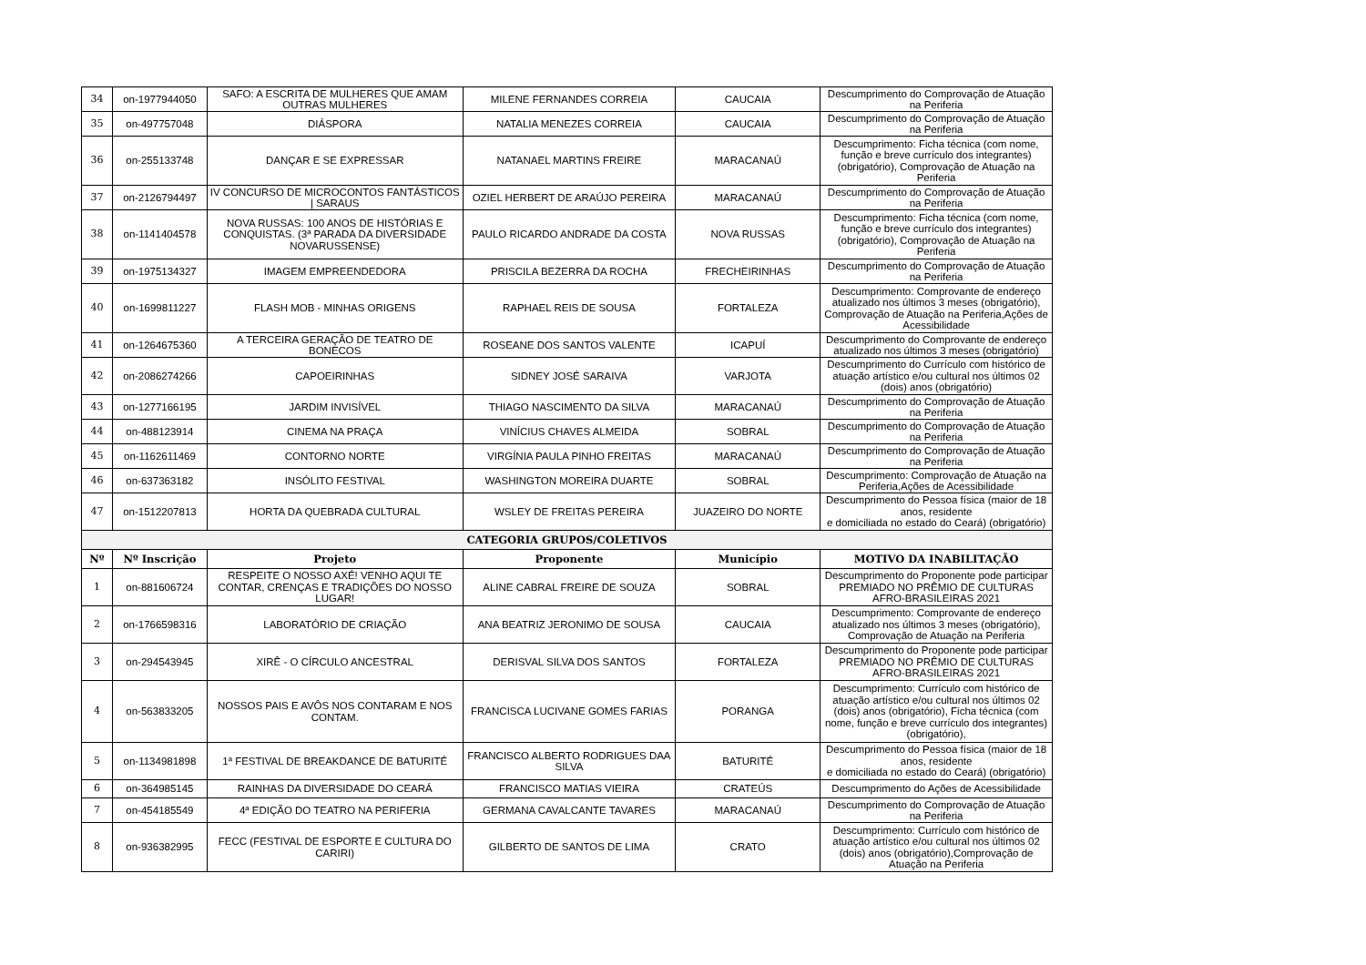| 34 | on-1977944050 | SAFO: A ESCRITA DE MULHERES QUE AMAM OUTRAS MULHERES | MILENE FERNANDES CORREIA | CAUCAIA | Descumprimento do Comprovação de Atuação na Periferia |
| 35 | on-497757048 | DIÁSPORA | NATALIA MENEZES CORREIA | CAUCAIA | Descumprimento do Comprovação de Atuação na Periferia |
| 36 | on-255133748 | DANÇAR E SE EXPRESSAR | NATANAEL MARTINS FREIRE | MARACANAÚ | Descumprimento: Ficha técnica (com nome, função e breve currículo dos integrantes) (obrigatório), Comprovação de Atuação na Periferia |
| 37 | on-2126794497 | IV CONCURSO DE MICROCONTOS FANTÁSTICOS / SARAUS | OZIEL HERBERT DE ARAÚJO PEREIRA | MARACANAÚ | Descumprimento do Comprovação de Atuação na Periferia |
| 38 | on-1141404578 | NOVA RUSSAS: 100 ANOS DE HISTÓRIAS E CONQUISTAS. (3ª PARADA DA DIVERSIDADE NOVARUSSENSE) | PAULO RICARDO ANDRADE DA COSTA | NOVA RUSSAS | Descumprimento: Ficha técnica (com nome, função e breve currículo dos integrantes) (obrigatório), Comprovação de Atuação na Periferia |
| 39 | on-1975134327 | IMAGEM EMPREENDEDORA | PRISCILA BEZERRA DA ROCHA | FRECHEIRINHAS | Descumprimento do Comprovação de Atuação na Periferia |
| 40 | on-1699811227 | FLASH MOB - MINHAS ORIGENS | RAPHAEL REIS DE SOUSA | FORTALEZA | Descumprimento: Comprovante de endereço atualizado nos últimos 3 meses (obrigatório), Comprovação de Atuação na Periferia,Ações de Acessibilidade |
| 41 | on-1264675360 | A TERCEIRA GERAÇÃO DE TEATRO DE BONECOS | ROSEANE DOS SANTOS VALENTE | ICAPUÍ | Descumprimento do Comprovante de endereço atualizado nos últimos 3 meses (obrigatório) |
| 42 | on-2086274266 | CAPOEIRINHAS | SIDNEY JOSÉ SARAIVA | VARJOTA | Descumprimento do Currículo com histórico de atuação artístico e/ou cultural nos últimos 02 (dois) anos (obrigatório) |
| 43 | on-1277166195 | JARDIM INVISÍVEL | THIAGO NASCIMENTO DA SILVA | MARACANAÚ | Descumprimento do Comprovação de Atuação na Periferia |
| 44 | on-488123914 | CINEMA NA PRAÇA | VINÍCIUS CHAVES ALMEIDA | SOBRAL | Descumprimento do Comprovação de Atuação na Periferia |
| 45 | on-1162611469 | CONTORNO NORTE | VIRGÍNIA PAULA PINHO FREITAS | MARACANAÚ | Descumprimento do Comprovação de Atuação na Periferia |
| 46 | on-637363182 | INSÓLITO FESTIVAL | WASHINGTON MOREIRA DUARTE | SOBRAL | Descumprimento: Comprovação de Atuação na Periferia,Ações de Acessibilidade |
| 47 | on-1512207813 | HORTA DA QUEBRADA CULTURAL | WSLEY DE FREITAS PEREIRA | JUAZEIRO DO NORTE | Descumprimento do Pessoa física (maior de 18 anos, residente e domiciliada no estado do Ceará) (obrigatório) |
| CATEGORIA GRUPOS/COLETIVOS | | | | | |
| Nº | Nº Inscrição | Projeto | Proponente | Município | MOTIVO DA INABILITAÇÃO |
| 1 | on-881606724 | RESPEITE O NOSSO AXÉ! VENHO AQUI TE CONTAR, CRENÇAS E TRADIÇÕES DO NOSSO LUGAR! | ALINE CABRAL FREIRE DE SOUZA | SOBRAL | Descumprimento do Proponente pode participar PREMIADO NO PRÊMIO DE CULTURAS AFRO-BRASILEIRAS 2021 |
| 2 | on-1766598316 | LABORATÓRIO DE CRIAÇÃO | ANA BEATRIZ JERONIMO DE SOUSA | CAUCAIA | Descumprimento: Comprovante de endereço atualizado nos últimos 3 meses (obrigatório), Comprovação de Atuação na Periferia |
| 3 | on-294543945 | XIRÊ - O CÍRCULO ANCESTRAL | DERISVAL SILVA DOS SANTOS | FORTALEZA | Descumprimento do Proponente pode participar PREMIADO NO PRÊMIO DE CULTURAS AFRO-BRASILEIRAS 2021 |
| 4 | on-563833205 | NOSSOS PAIS E AVÔS NOS CONTARAM E NOS CONTAM. | FRANCISCA LUCIVANE GOMES FARIAS | PORANGA | Descumprimento: Currículo com histórico de atuação artístico e/ou cultural nos últimos 02 (dois) anos (obrigatório), Ficha técnica (com nome, função e breve currículo dos integrantes) (obrigatório), |
| 5 | on-1134981898 | 1ª FESTIVAL DE BREAKDANCE DE BATURITÉ | FRANCISCO ALBERTO RODRIGUES DAA SILVA | BATURITÉ | Descumprimento do Pessoa física (maior de 18 anos, residente e domiciliada no estado do Ceará) (obrigatório) |
| 6 | on-364985145 | RAINHAS DA DIVERSIDADE DO CEARÁ | FRANCISCO MATIAS VIEIRA | CRATEÚS | Descumprimento do Ações de Acessibilidade |
| 7 | on-454185549 | 4ª EDIÇÃO DO TEATRO NA PERIFERIA | GERMANA CAVALCANTE TAVARES | MARACANAÚ | Descumprimento do Comprovação de Atuação na Periferia |
| 8 | on-936382995 | FECC (FESTIVAL DE ESPORTE E CULTURA DO CARIRI) | GILBERTO DE SANTOS DE LIMA | CRATO | Descumprimento: Currículo com histórico de atuação artístico e/ou cultural nos últimos 02 (dois) anos (obrigatório),Comprovação de Atuação na Periferia |